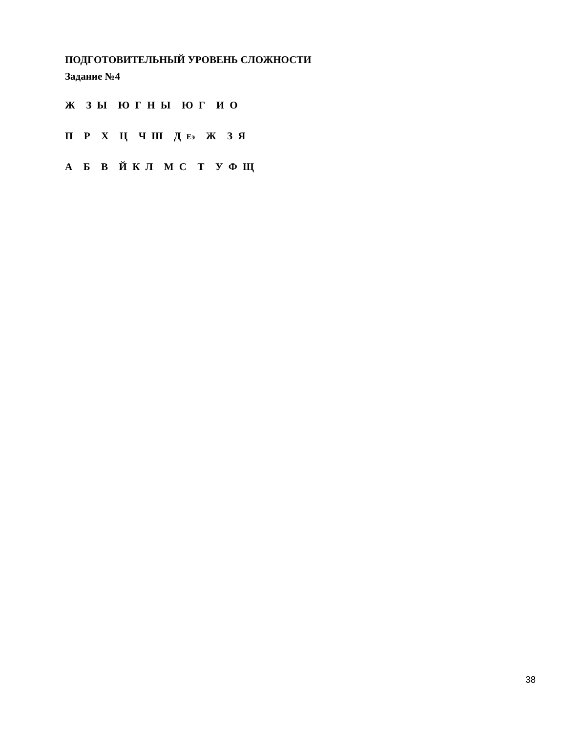ПОДГОТОВИТЕЛЬНЫЙ УРОВЕНЬ СЛОЖНОСТИ
Задание №4
Ж З Ы Ю Г Н Ы Ю Г И О
П Р Х Ц Ч Ш Д Еэ Ж З Я
А Б В Й К Л М С Т У Ф Щ
38